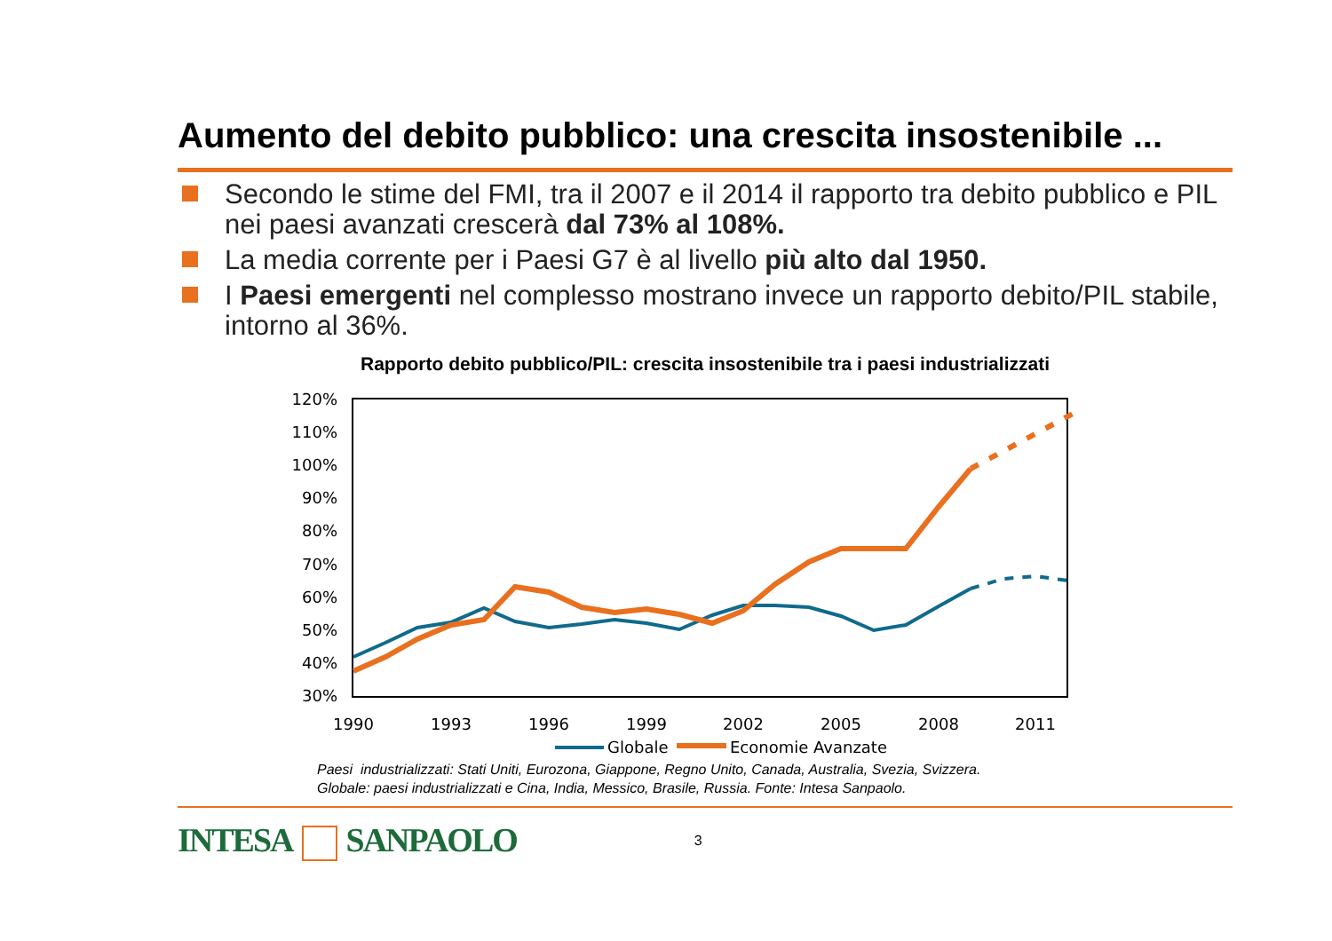Aumento del debito pubblico: una crescita insostenibile ...
Secondo le stime del FMI, tra il 2007 e il 2014 il rapporto tra debito pubblico e PIL nei paesi avanzati crescerà dal 73% al 108%.
La media corrente per i Paesi G7 è al livello più alto dal 1950.
I Paesi emergenti nel complesso mostrano invece un rapporto debito/PIL stabile, intorno al 36%.
Rapporto debito pubblico/PIL: crescita insostenibile tra i paesi industrializzati
120%
110%
100%
90%
80%
70%
60%
50%
40%
30%
1990
1993
1996
1999
2002
2005
2008
2011
Globale
Economie Avanzate
Paesi industrializzati: Stati Uniti, Eurozona, Giappone, Regno Unito, Canada, Australia, Svezia, Svizzera.
Globale: paesi industrializzati e Cina, India, Messico, Brasile, Russia. Fonte: Intesa Sanpaolo.
INTESA SANPAOLO 3